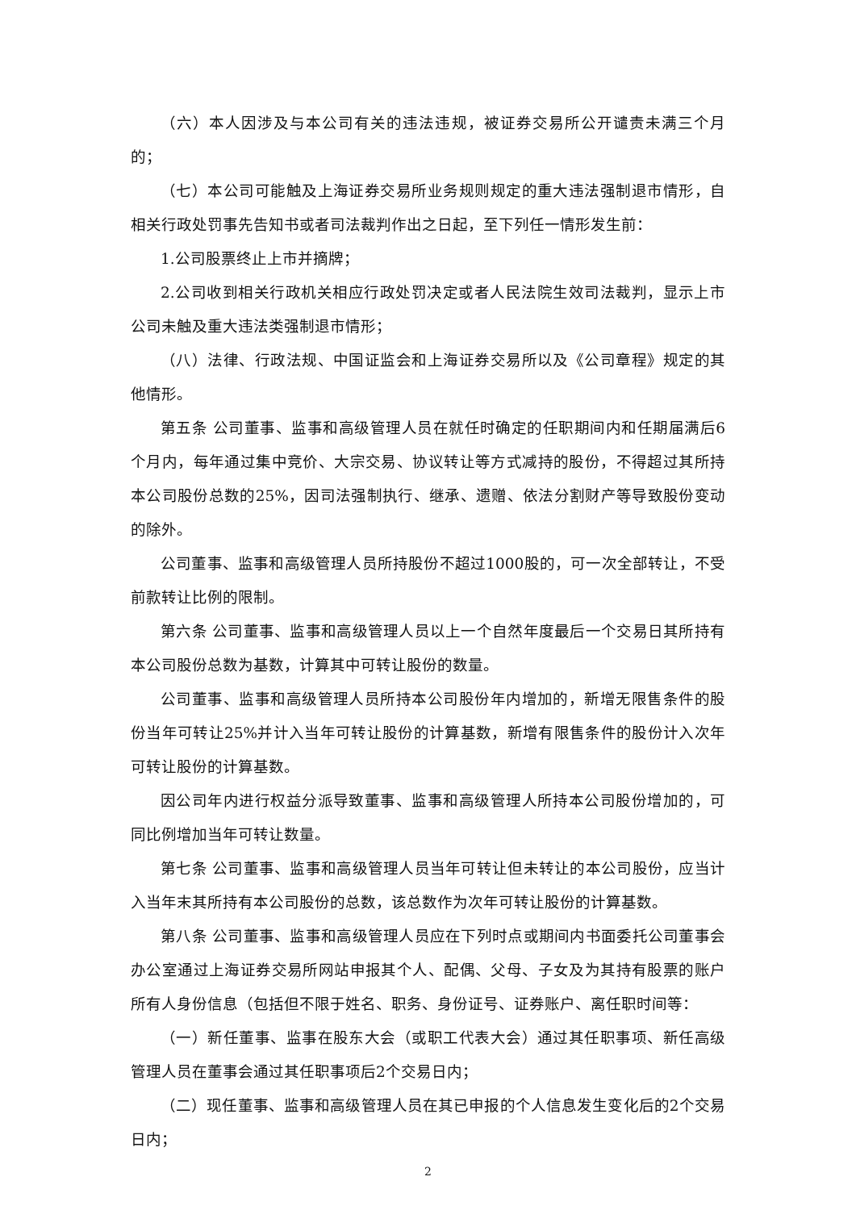（六）本人因涉及与本公司有关的违法违规，被证券交易所公开谴责未满三个月的；
（七）本公司可能触及上海证券交易所业务规则规定的重大违法强制退市情形，自相关行政处罚事先告知书或者司法裁判作出之日起，至下列任一情形发生前：
1.公司股票终止上市并摘牌；
2.公司收到相关行政机关相应行政处罚决定或者人民法院生效司法裁判，显示上市公司未触及重大违法类强制退市情形；
（八）法律、行政法规、中国证监会和上海证券交易所以及《公司章程》规定的其他情形。
第五条 公司董事、监事和高级管理人员在就任时确定的任职期间内和任期届满后6个月内，每年通过集中竞价、大宗交易、协议转让等方式减持的股份，不得超过其所持本公司股份总数的25%，因司法强制执行、继承、遗赠、依法分割财产等导致股份变动的除外。
公司董事、监事和高级管理人员所持股份不超过1000股的，可一次全部转让，不受前款转让比例的限制。
第六条 公司董事、监事和高级管理人员以上一个自然年度最后一个交易日其所持有本公司股份总数为基数，计算其中可转让股份的数量。
公司董事、监事和高级管理人员所持本公司股份年内增加的，新增无限售条件的股份当年可转让25%并计入当年可转让股份的计算基数，新增有限售条件的股份计入次年可转让股份的计算基数。
因公司年内进行权益分派导致董事、监事和高级管理人所持本公司股份增加的，可同比例增加当年可转让数量。
第七条 公司董事、监事和高级管理人员当年可转让但未转让的本公司股份，应当计入当年末其所持有本公司股份的总数，该总数作为次年可转让股份的计算基数。
第八条 公司董事、监事和高级管理人员应在下列时点或期间内书面委托公司董事会办公室通过上海证券交易所网站申报其个人、配偶、父母、子女及为其持有股票的账户所有人身份信息（包括但不限于姓名、职务、身份证号、证券账户、离任职时间等：
（一）新任董事、监事在股东大会（或职工代表大会）通过其任职事项、新任高级管理人员在董事会通过其任职事项后2个交易日内；
（二）现任董事、监事和高级管理人员在其已申报的个人信息发生变化后的2个交易日内；
2